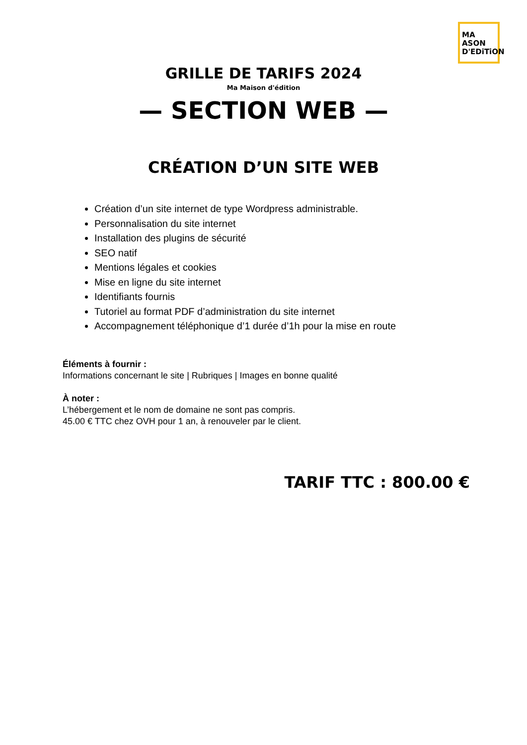MA
ASON
D'EDiTiON
GRILLE DE TARIFS 2024
Ma Maison d'édition
— SECTION WEB —
CRÉATION D’UN SITE WEB
Création d’un site internet de type Wordpress administrable.
Personnalisation du site internet
Installation des plugins de sécurité
SEO natif
Mentions légales et cookies
Mise en ligne du site internet
Identifiants fournis
Tutoriel au format PDF d’administration du site internet
Accompagnement téléphonique d’1 durée d’1h pour la mise en route
Éléments à fournir :
Informations concernant le site | Rubriques | Images en bonne qualité
À noter :
L’hébergement et le nom de domaine ne sont pas compris.
45.00 € TTC chez OVH pour 1 an, à renouveler par le client.
TARIF TTC : 800.00 €